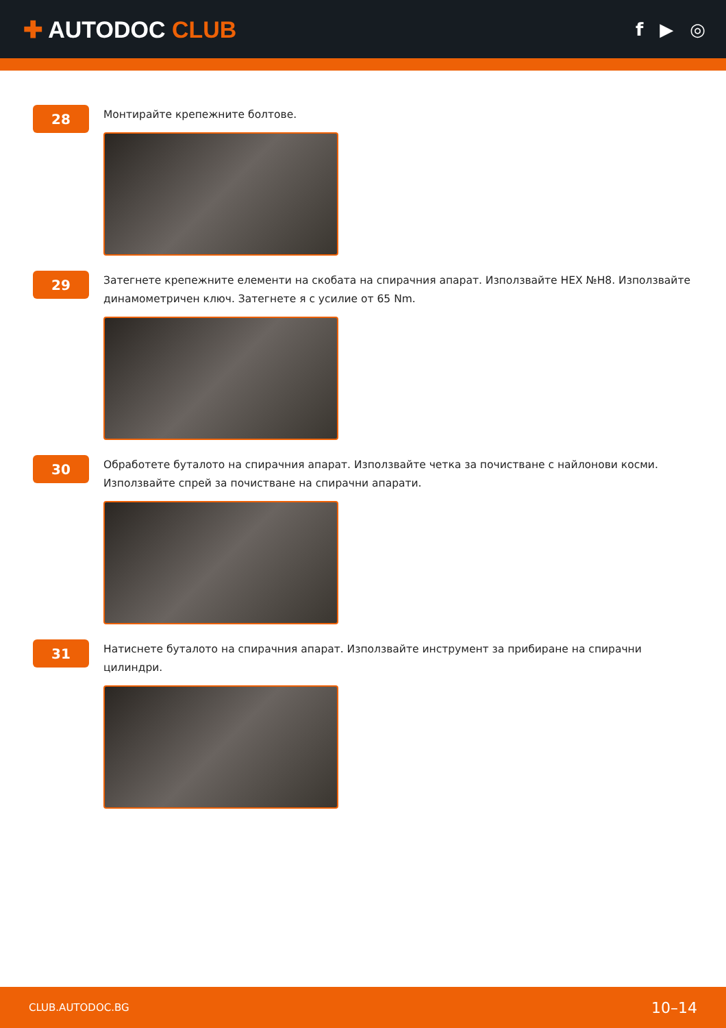✚ AUTODOC CLUB
f ▶ ◎
28
Монтирайте крепежните болтове.
29
Затегнете крепежните елементи на скобата на спирачния апарат. Използвайте HEX №H8. Използвайте динамометричен ключ. Затегнете я с усилие от 65 Nm.
30
Обработете буталото на спирачния апарат. Използвайте четка за почистване с найлонови косми. Използвайте спрей за почистване на спирачни апарати.
31
Натиснете буталото на спирачния апарат. Използвайте инструмент за прибиране на спирачни цилиндри.
CLUB.AUTODOC.BG 10–14